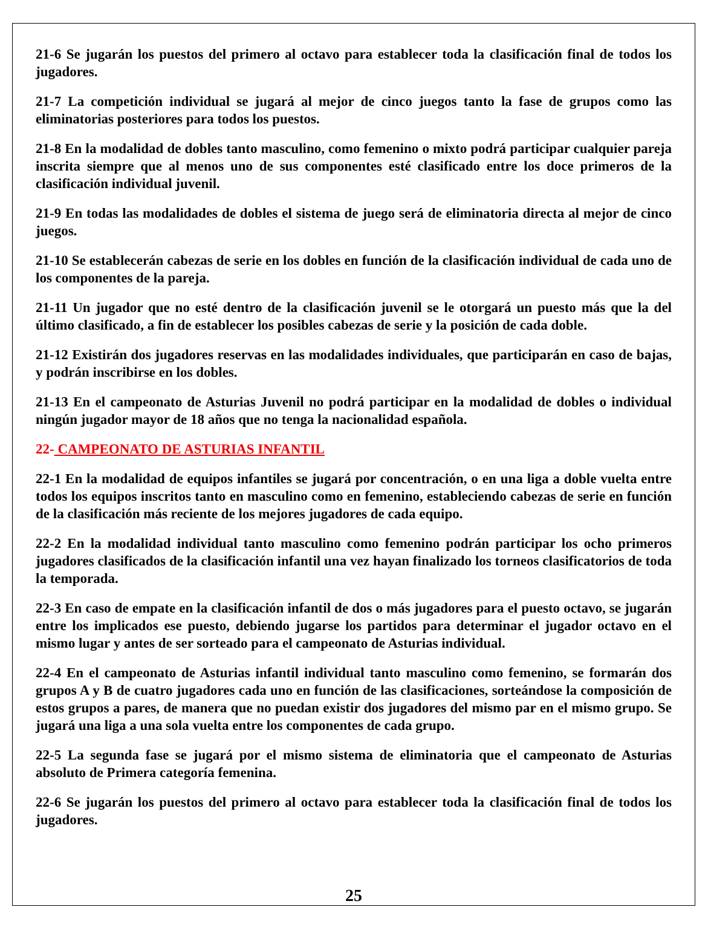21-6 Se jugarán los puestos del primero al octavo para establecer toda la clasificación final de todos los jugadores.
21-7 La competición individual se jugará al mejor de cinco juegos tanto la fase de grupos como las eliminatorias posteriores para todos los puestos.
21-8 En la modalidad de dobles tanto masculino, como femenino o mixto podrá participar cualquier pareja inscrita siempre que al menos uno de sus componentes esté clasificado entre los doce primeros de la clasificación individual juvenil.
21-9 En todas las modalidades de dobles el sistema de juego será de eliminatoria directa al mejor de cinco juegos.
21-10 Se establecerán cabezas de serie en los dobles en función de la clasificación individual de cada uno de los componentes de la pareja.
21-11 Un jugador que no esté dentro de la clasificación juvenil se le otorgará un puesto más que la del último clasificado, a fin de establecer los posibles cabezas de serie y la posición de cada doble.
21-12 Existirán dos jugadores reservas en las modalidades individuales, que participarán en caso de bajas, y podrán inscribirse en los dobles.
21-13 En el campeonato de Asturias Juvenil no podrá participar en la modalidad de dobles o individual ningún jugador mayor de 18 años que no tenga la nacionalidad española.
22- CAMPEONATO DE ASTURIAS INFANTIL
22-1 En la modalidad de equipos infantiles se jugará por concentración, o en una liga a doble vuelta entre todos los equipos inscritos tanto en masculino como en femenino, estableciendo cabezas de serie en función de la clasificación más reciente de los mejores jugadores de cada equipo.
22-2 En la modalidad individual tanto masculino como femenino podrán participar los ocho primeros jugadores clasificados de la clasificación infantil una vez hayan finalizado los torneos clasificatorios de toda la temporada.
22-3 En caso de empate en la clasificación infantil de dos o más jugadores para el puesto octavo, se jugarán entre los implicados ese puesto, debiendo jugarse los partidos para determinar el jugador octavo en el mismo lugar y antes de ser sorteado para el campeonato de Asturias individual.
22-4 En el campeonato de Asturias infantil individual tanto masculino como femenino, se formarán dos grupos A y B de cuatro jugadores cada uno en función de las clasificaciones, sorteándose la composición de estos grupos a pares, de manera que no puedan existir dos jugadores del mismo par en el mismo grupo. Se jugará una liga a una sola vuelta entre los componentes de cada grupo.
22-5 La segunda fase se jugará por el mismo sistema de eliminatoria que el campeonato de Asturias absoluto de Primera categoría femenina.
22-6 Se jugarán los puestos del primero al octavo para establecer toda la clasificación final de todos los jugadores.
25